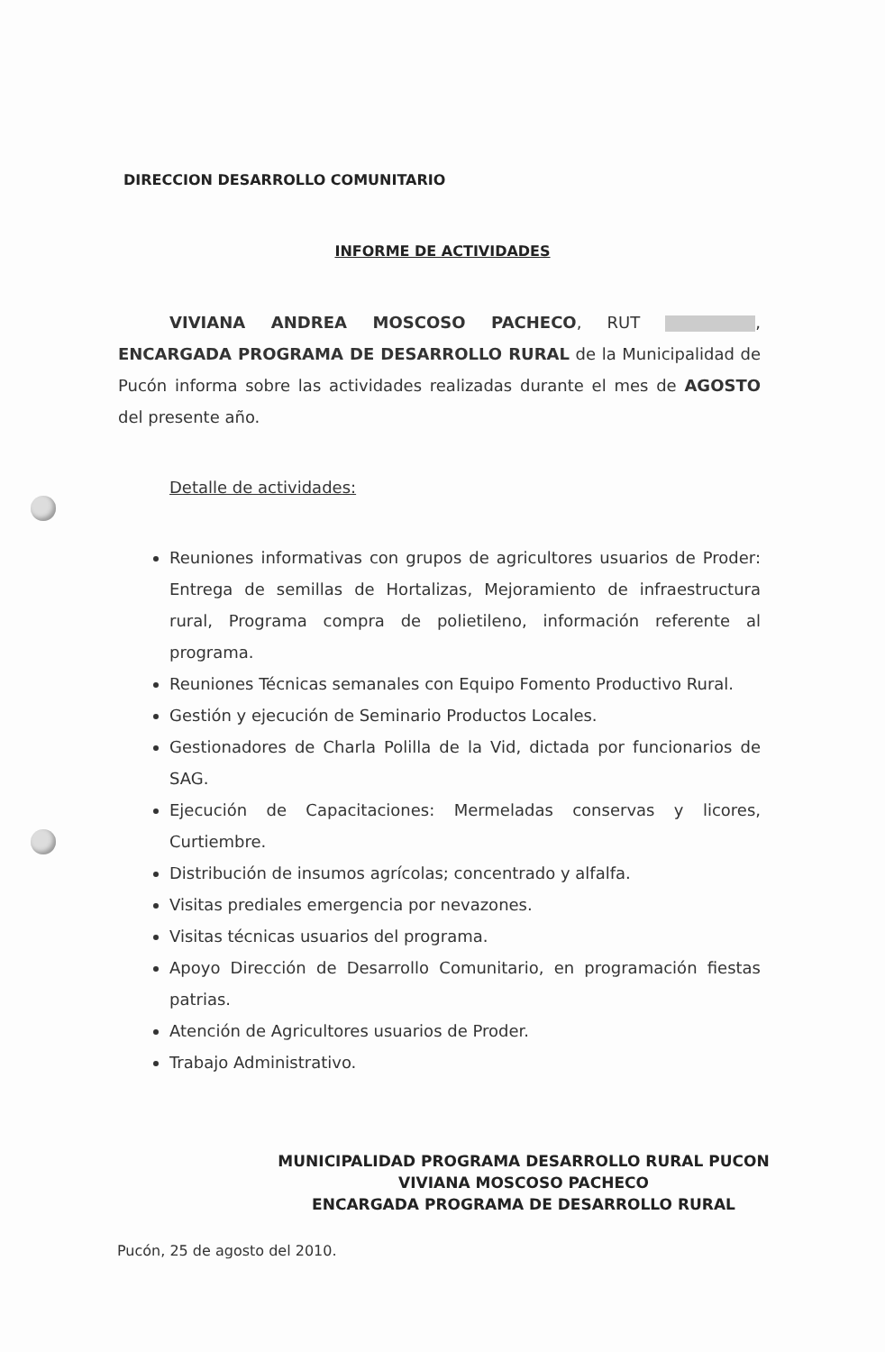DIRECCION DESARROLLO COMUNITARIO
INFORME DE ACTIVIDADES
VIVIANA ANDREA MOSCOSO PACHECO, RUT , ENCARGADA PROGRAMA DE DESARROLLO RURAL de la Municipalidad de Pucón informa sobre las actividades realizadas durante el mes de AGOSTO del presente año.
Detalle de actividades:
Reuniones informativas con grupos de agricultores usuarios de Proder: Entrega de semillas de Hortalizas, Mejoramiento de infraestructura rural, Programa compra de polietileno, información referente al programa.
Reuniones Técnicas semanales con Equipo Fomento Productivo Rural.
Gestión y ejecución de Seminario Productos Locales.
Gestionadores de Charla Polilla de la Vid, dictada por funcionarios de SAG.
Ejecución de Capacitaciones: Mermeladas conservas y licores, Curtiembre.
Distribución de insumos agrícolas; concentrado y alfalfa.
Visitas prediales emergencia por nevazones.
Visitas técnicas usuarios del programa.
Apoyo Dirección de Desarrollo Comunitario, en programación fiestas patrias.
Atención de Agricultores usuarios de Proder.
Trabajo Administrativo.
MUNICIPALIDAD PROGRAMA DESARROLLO RURAL PUCON
VIVIANA MOSCOSO PACHECO
ENCARGADA PROGRAMA DE DESARROLLO RURAL
Pucón, 25 de agosto del 2010.